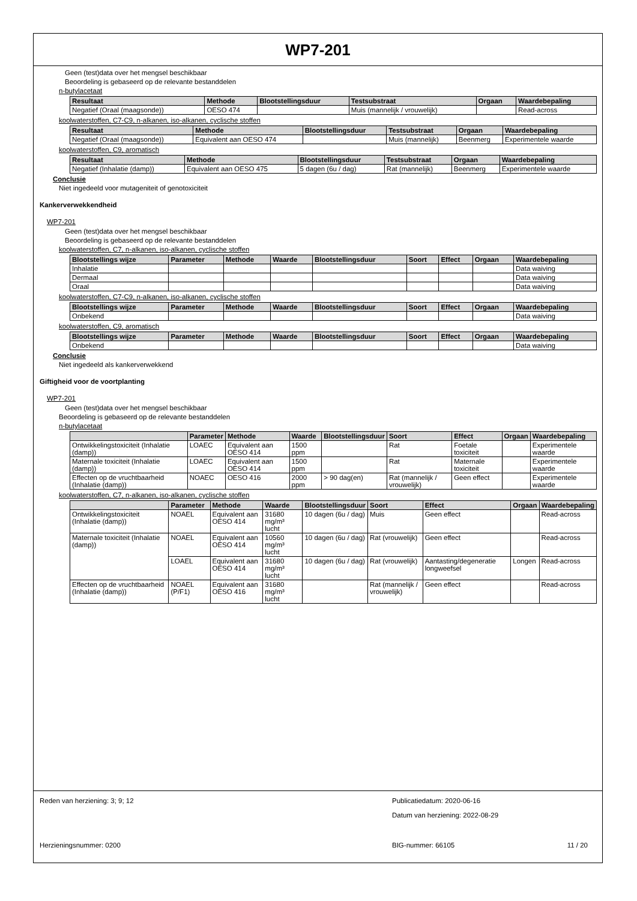WP7-201
Geen (test)data over het mengsel beschikbaar
Beoordeling is gebaseerd op de relevante bestanddelen
n-butylacetaat
| Resultaat | Methode | Blootstellingsduur | Testsubstraat | Orgaan | Waardebepaling |
| --- | --- | --- | --- | --- | --- |
| Negatief (Oraal (maagsonde)) | OESO 474 | | Muis (mannelijk / vrouwelijk) | | Read-across |
koolwaterstoffen, C7-C9, n-alkanen, iso-alkanen, cyclische stoffen
| Resultaat | Methode | Blootstellingsduur | Testsubstraat | Orgaan | Waardebepaling |
| --- | --- | --- | --- | --- | --- |
| Negatief (Oraal (maagsonde)) | Equivalent aan OESO 474 | | Muis (mannelijk) | Beenmerg | Experimentele waarde |
koolwaterstoffen, C9, aromatisch
| Resultaat | Methode | Blootstellingsduur | Testsubstraat | Orgaan | Waardebepaling |
| --- | --- | --- | --- | --- | --- |
| Negatief (Inhalatie (damp)) | Equivalent aan OESO 475 | 5 dagen (6u / dag) | Rat (mannelijk) | Beenmerg | Experimentele waarde |
Conclusie
Niet ingedeeld voor mutageniteit of genotoxiciteit
Kankerverwekkendheid
WP7-201
Geen (test)data over het mengsel beschikbaar
Beoordeling is gebaseerd op de relevante bestanddelen
koolwaterstoffen, C7, n-alkanen, iso-alkanen, cyclische stoffen
| Blootstellings wijze | Parameter | Methode | Waarde | Blootstellingsduur | Soort | Effect | Orgaan | Waardebepaling |
| --- | --- | --- | --- | --- | --- | --- | --- | --- |
| Inhalatie | | | | | | | | Data waiving |
| Dermaal | | | | | | | | Data waiving |
| Oraal | | | | | | | | Data waiving |
koolwaterstoffen, C7-C9, n-alkanen, iso-alkanen, cyclische stoffen
| Blootstellings wijze | Parameter | Methode | Waarde | Blootstellingsduur | Soort | Effect | Orgaan | Waardebepaling |
| --- | --- | --- | --- | --- | --- | --- | --- | --- |
| Onbekend | | | | | | | | Data waiving |
koolwaterstoffen, C9, aromatisch
| Blootstellings wijze | Parameter | Methode | Waarde | Blootstellingsduur | Soort | Effect | Orgaan | Waardebepaling |
| --- | --- | --- | --- | --- | --- | --- | --- | --- |
| Onbekend | | | | | | | | Data waiving |
Conclusie
Niet ingedeeld als kankerverwekkend
Giftigheid voor de voortplanting
WP7-201
Geen (test)data over het mengsel beschikbaar
Beoordeling is gebaseerd op de relevante bestanddelen
n-butylacetaat
| | Parameter | Methode | Waarde | Blootstellingsduur | Soort | Effect | Orgaan | Waardebepaling |
| --- | --- | --- | --- | --- | --- | --- | --- | --- |
| Ontwikkelingstoxiciteit (Inhalatie (damp)) | LOAEC | Equivalent aan OESO 414 | 1500 ppm | | Rat | Foetale toxiciteit | | Experimentele waarde |
| Maternale toxiciteit (Inhalatie (damp)) | LOAEC | Equivalent aan OESO 414 | 1500 ppm | | Rat | Maternale toxiciteit | | Experimentele waarde |
| Effecten op de vruchtbaarheid (Inhalatie (damp)) | NOAEC | OESO 416 | 2000 ppm | > 90 dag(en) | Rat (mannelijk / vrouwelijk) | Geen effect | | Experimentele waarde |
koolwaterstoffen, C7, n-alkanen, iso-alkanen, cyclische stoffen
| | Parameter | Methode | Waarde | Blootstellingsduur | Soort | Effect | Orgaan | Waardebepaling |
| --- | --- | --- | --- | --- | --- | --- | --- | --- |
| Ontwikkelingstoxiciteit (Inhalatie (damp)) | NOAEL | Equivalent aan OESO 414 | 31680 mg/m³ lucht | 10 dagen (6u / dag) | Muis | Geen effect | | Read-across |
| Maternale toxiciteit (Inhalatie (damp)) | NOAEL | Equivalent aan OESO 414 | 10560 mg/m³ lucht | 10 dagen (6u / dag) | Rat (vrouwelijk) | Geen effect | | Read-across |
| | LOAEL | Equivalent aan OESO 414 | 31680 mg/m³ lucht | 10 dagen (6u / dag) | Rat (vrouwelijk) | Aantasting/degeneratie longweefsel | Longen | Read-across |
| Effecten op de vruchtbaarheid (Inhalatie (damp)) | NOAEL (P/F1) | Equivalent aan OESO 416 | 31680 mg/m³ lucht | | Rat (mannelijk / vrouwelijk) | Geen effect | | Read-across |
Reden van herziening: 3; 9; 12 Publicatiedatum: 2020-06-16
Datum van herziening: 2022-08-29
Herzieningsnummer: 0200 BIG-nummer: 66105 11 / 20